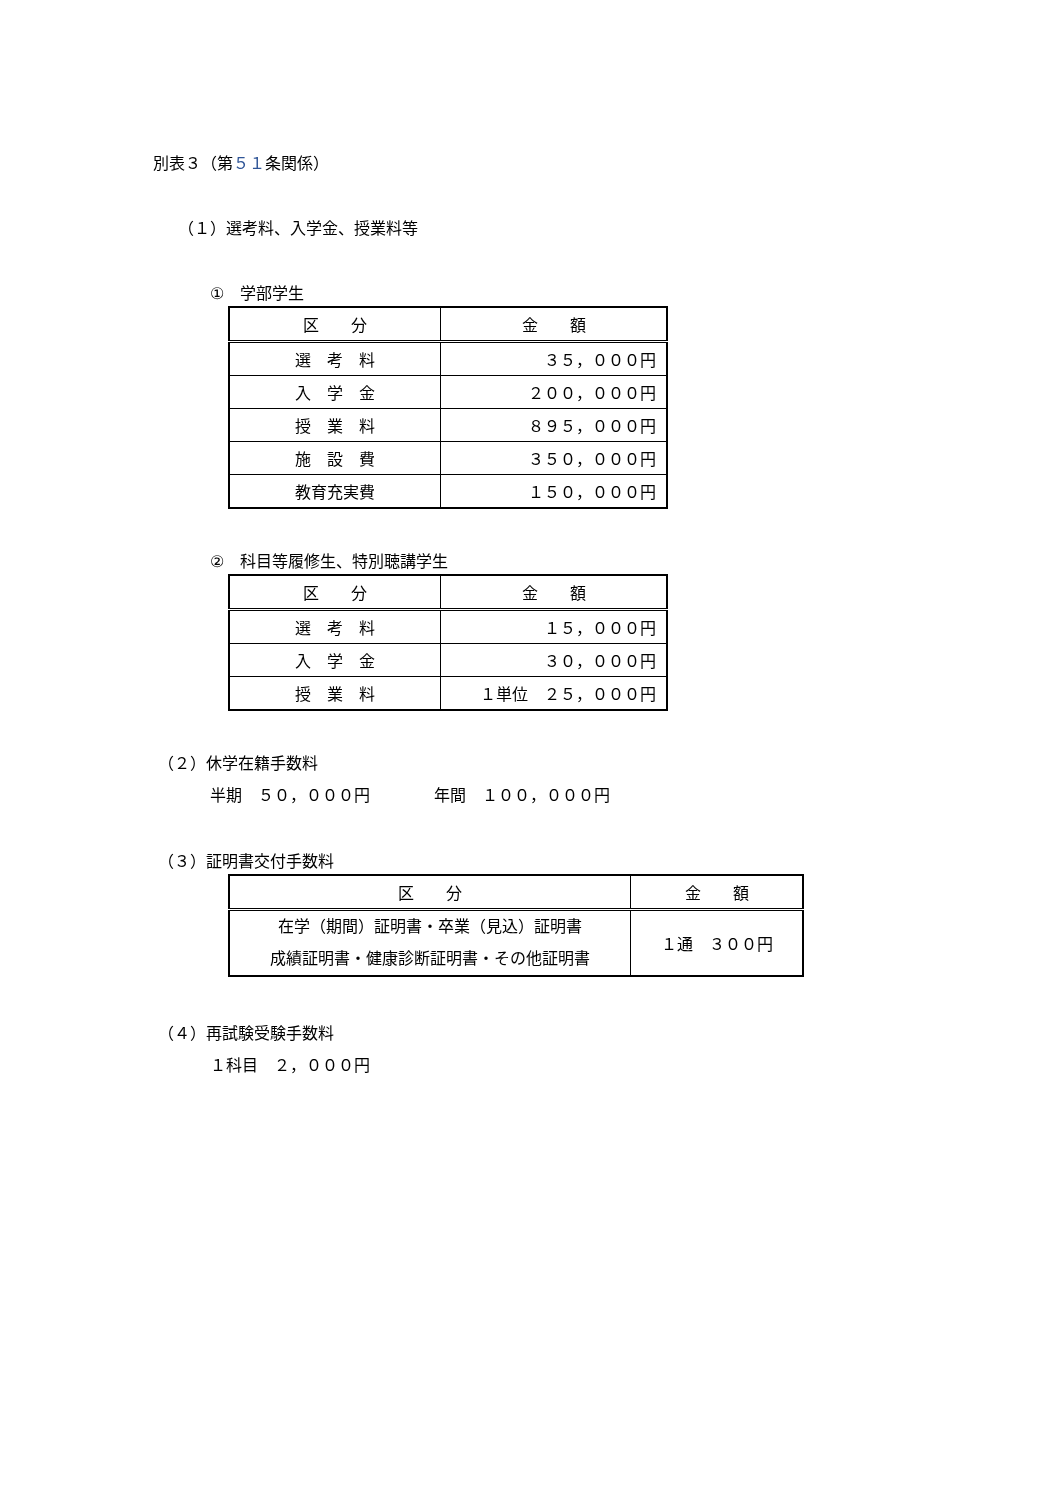別表３（第５１条関係）
（１）選考料、入学金、授業料等
①　学部学生
| 区 分 | 金 額 |
| --- | --- |
| 選 考 料 | ３５，０００円 |
| 入 学 金 | ２００，０００円 |
| 授 業 料 | ８９５，０００円 |
| 施 設 費 | ３５０，０００円 |
| 教育充実費 | １５０，０００円 |
②　科目等履修生、特別聴講学生
| 区 分 | 金 額 |
| --- | --- |
| 選 考 料 | １５，０００円 |
| 入 学 金 | ３０，０００円 |
| 授 業 料 | １単位 ２５，０００円 |
（２）休学在籍手数料
半期　５０，０００円　　　　年間　１００，０００円
（３）証明書交付手数料
| 区 分 | 金 額 |
| --- | --- |
| 在学（期間）証明書・卒業（見込）証明書 成績証明書・健康診断証明書・その他証明書 | １通 ３００円 |
（４）再試験受験手数料
１科目　２，０００円